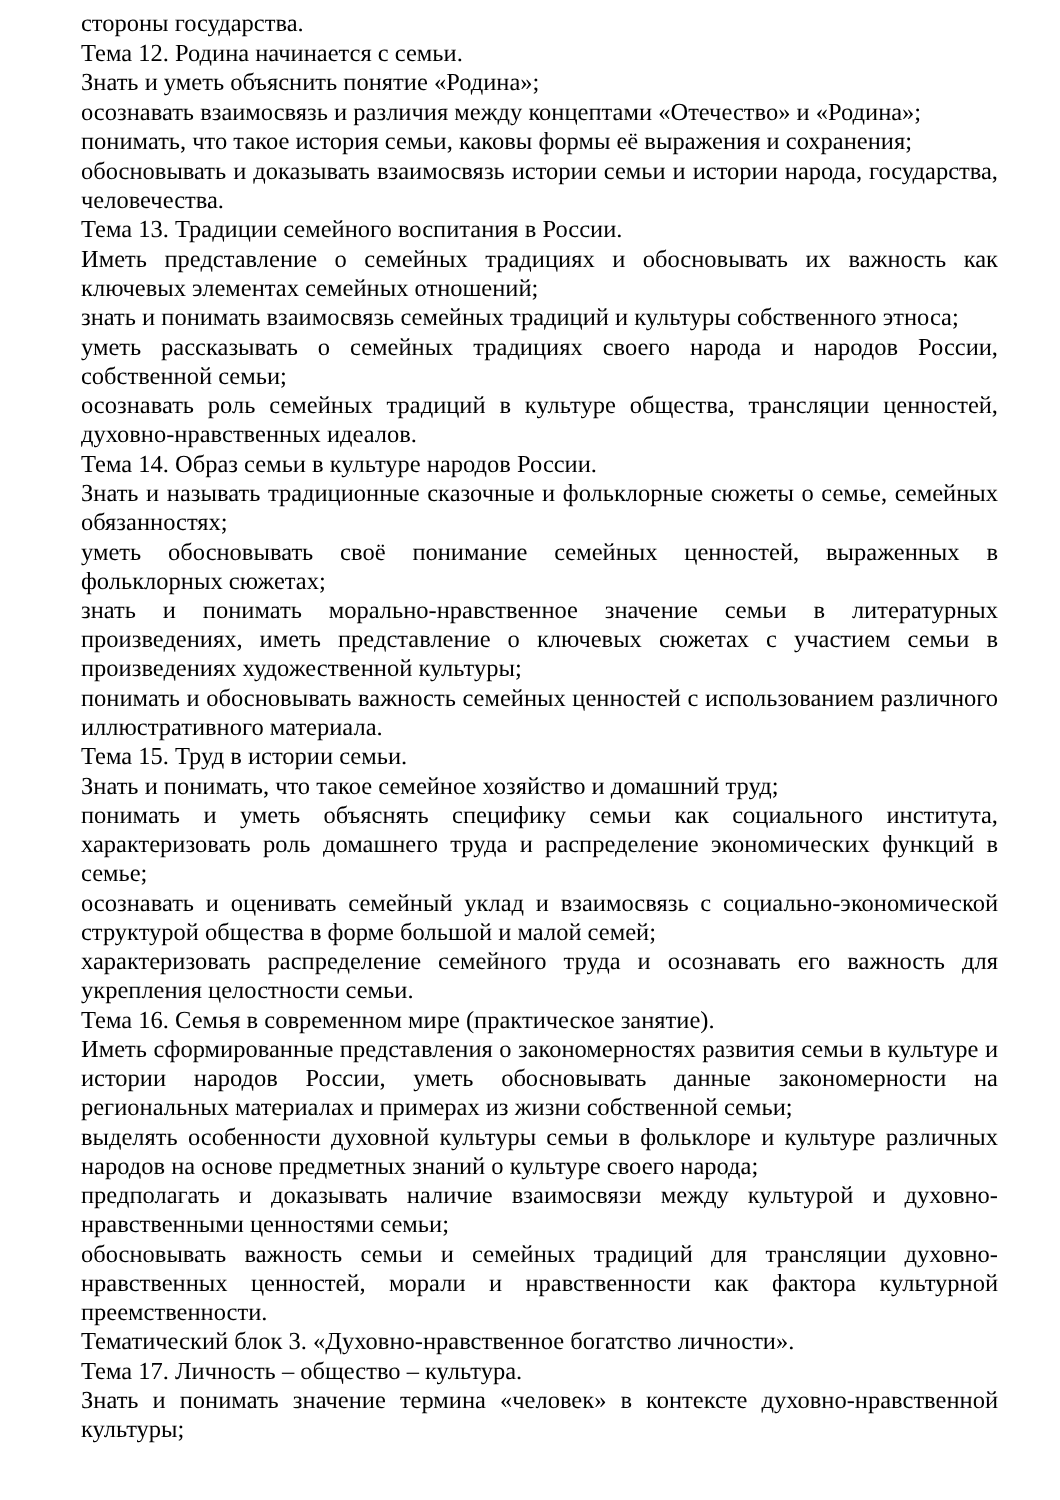стороны государства.
Тема 12. Родина начинается с семьи.
Знать и уметь объяснить понятие «Родина»;
осознавать взаимосвязь и различия между концептами «Отечество» и «Родина»;
понимать, что такое история семьи, каковы формы её выражения и сохранения;
обосновывать и доказывать взаимосвязь истории семьи и истории народа, государства, человечества.
Тема 13. Традиции семейного воспитания в России.
Иметь представление о семейных традициях и обосновывать их важность как ключевых элементах семейных отношений;
знать и понимать взаимосвязь семейных традиций и культуры собственного этноса;
уметь рассказывать о семейных традициях своего народа и народов России, собственной семьи;
осознавать роль семейных традиций в культуре общества, трансляции ценностей, духовно-нравственных идеалов.
Тема 14. Образ семьи в культуре народов России.
Знать и называть традиционные сказочные и фольклорные сюжеты о семье, семейных обязанностях;
уметь обосновывать своё понимание семейных ценностей, выраженных в фольклорных сюжетах;
знать и понимать морально-нравственное значение семьи в литературных произведениях, иметь представление о ключевых сюжетах с участием семьи в произведениях художественной культуры;
понимать и обосновывать важность семейных ценностей с использованием различного иллюстративного материала.
Тема 15. Труд в истории семьи.
Знать и понимать, что такое семейное хозяйство и домашний труд;
понимать и уметь объяснять специфику семьи как социального института, характеризовать роль домашнего труда и распределение экономических функций в семье;
осознавать и оценивать семейный уклад и взаимосвязь с социально-экономической структурой общества в форме большой и малой семей;
характеризовать распределение семейного труда и осознавать его важность для укрепления целостности семьи.
Тема 16. Семья в современном мире (практическое занятие).
Иметь сформированные представления о закономерностях развития семьи в культуре и истории народов России, уметь обосновывать данные закономерности на региональных материалах и примерах из жизни собственной семьи;
выделять особенности духовной культуры семьи в фольклоре и культуре различных народов на основе предметных знаний о культуре своего народа;
предполагать и доказывать наличие взаимосвязи между культурой и духовно-нравственными ценностями семьи;
обосновывать важность семьи и семейных традиций для трансляции духовно-нравственных ценностей, морали и нравственности как фактора культурной преемственности.
Тематический блок 3. «Духовно-нравственное богатство личности».
Тема 17. Личность – общество – культура.
Знать и понимать значение термина «человек» в контексте духовно-нравственной культуры;